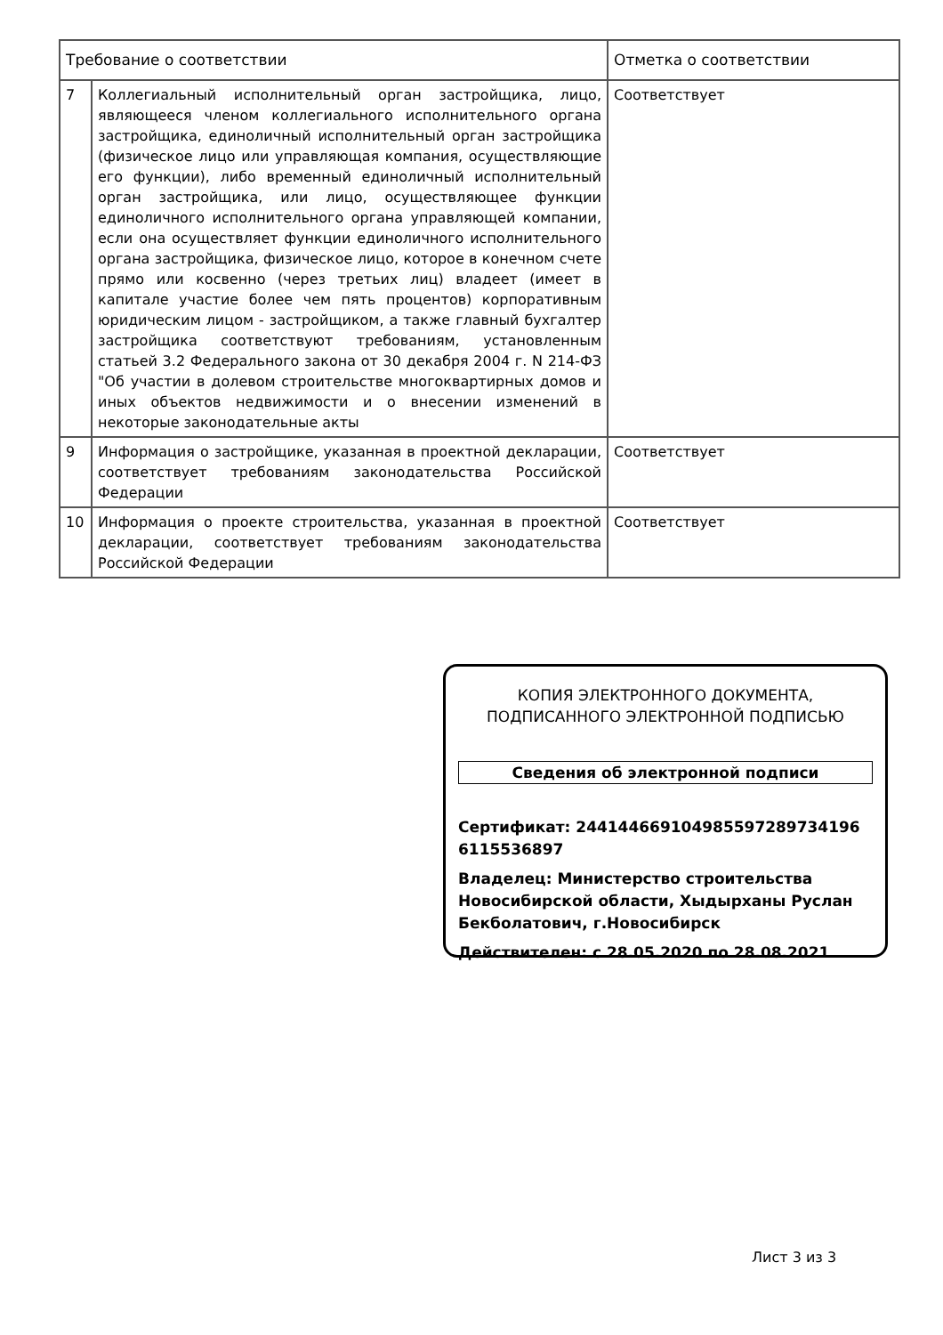| Требование о соответствии | | Отметка о соответствии |
| --- | --- | --- |
| 7 | Коллегиальный исполнительный орган застройщика, лицо, являющееся членом коллегиального исполнительного органа застройщика, единоличный исполнительный орган застройщика (физическое лицо или управляющая компания, осуществляющие его функции), либо временный единоличный исполнительный орган застройщика, или лицо, осуществляющее функции единоличного исполнительного органа управляющей компании, если она осуществляет функции единоличного исполнительного органа застройщика, физическое лицо, которое в конечном счете прямо или косвенно (через третьих лиц) владеет (имеет в капитале участие более чем пять процентов) корпоративным юридическим лицом - застройщиком, а также главный бухгалтер застройщика соответствуют требованиям, установленным статьей 3.2 Федерального закона от 30 декабря 2004 г. N 214-ФЗ "Об участии в долевом строительстве многоквартирных домов и иных объектов недвижимости и о внесении изменений в некоторые законодательные акты | Соответствует |
| 9 | Информация о застройщике, указанная в проектной декларации, соответствует требованиям законодательства Российской Федерации | Соответствует |
| 10 | Информация о проекте строительства, указанная в проектной декларации, соответствует требованиям законодательства Российской Федерации | Соответствует |
КОПИЯ ЭЛЕКТРОННОГО ДОКУМЕНТА,
ПОДПИСАННОГО ЭЛЕКТРОННОЙ ПОДПИСЬЮ
Сведения об электронной подписи
Сертификат: 244144669104985597289734196 6115536897
Владелец: Министерство строительства Новосибирской области, Хыдырханы Руслан Бекболатович, г.Новосибирск
Действителен: с 28.05.2020 по 28.08.2021
Лист 3 из 3